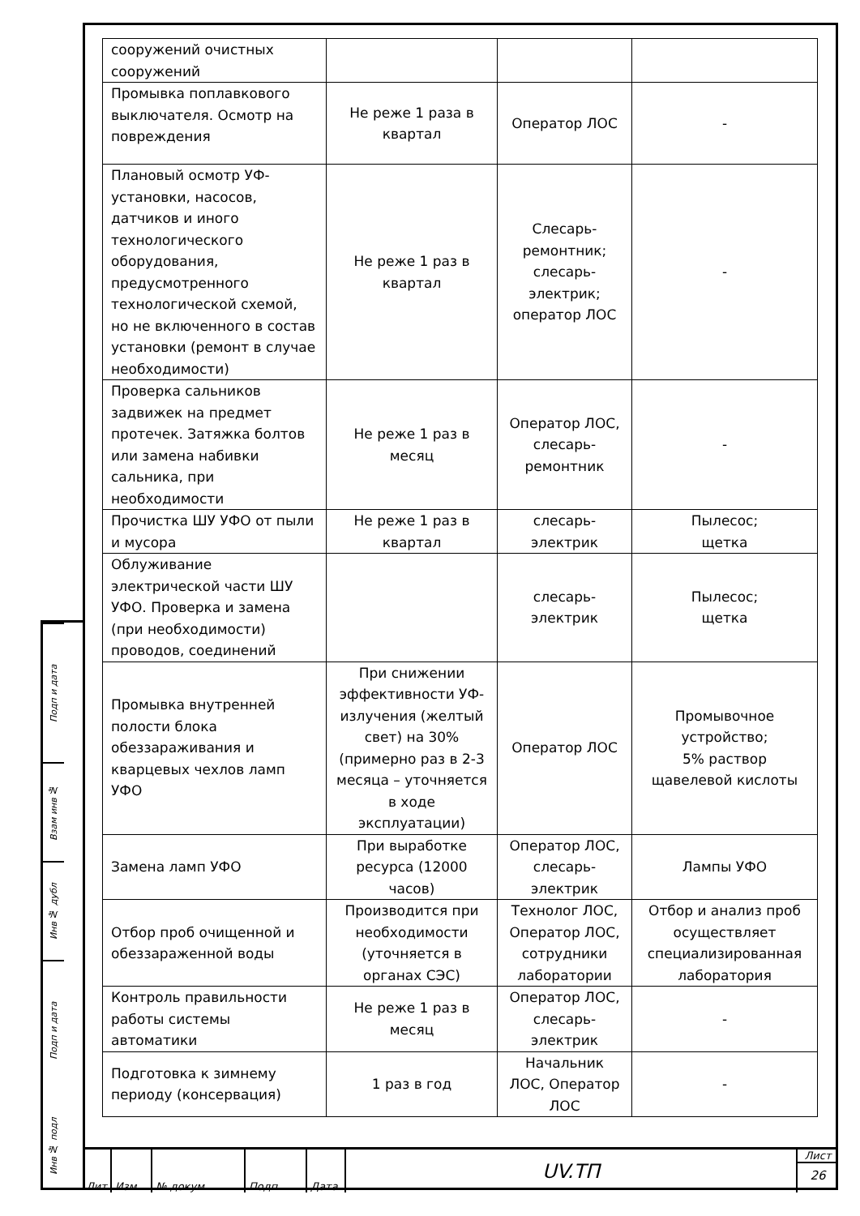Подп и дата
Взам инв №
Инв № дубл
Подп и дата
Инв № подл
| сооружений очистных сооружений | | | |
| Промывка поплавкового выключателя. Осмотр на повреждения | Не реже 1 раза в квартал | Оператор ЛОС | - |
| Плановый осмотр УФ-установки, насосов, датчиков и иного технологического оборудования, предусмотренного технологической схемой, но не включенного в состав установки (ремонт в случае необходимости) | Не реже 1 раз в квартал | Слесарь-ремонтник; слесарь-электрик; оператор ЛОС | - |
| Проверка сальников задвижек на предмет протечек. Затяжка болтов или замена набивки сальника, при необходимости | Не реже 1 раз в месяц | Оператор ЛОС, слесарь-ремонтник | - |
| Прочистка ШУ УФО от пыли и мусора | Не реже 1 раз в квартал | слесарь-электрик | Пылесос; щетка |
| Облуживание электрической части ШУ УФО. Проверка и замена (при необходимости) проводов, соединений | | слесарь-электрик | Пылесос; щетка |
| Промывка внутренней полости блока обеззараживания и кварцевых чехлов ламп УФО | При снижении эффективности УФ-излучения (желтый свет) на 30% (примерно раз в 2-3 месяца – уточняется в ходе эксплуатации) | Оператор ЛОС | Промывочное устройство; 5% раствор щавелевой кислоты |
| Замена ламп УФО | При выработке ресурса (12000 часов) | Оператор ЛОС, слесарь-электрик | Лампы УФО |
| Отбор проб очищенной и обеззараженной воды | Производится при необходимости (уточняется в органах СЭС) | Технолог ЛОС, Оператор ЛОС, сотрудники лаборатории | Отбор и анализ проб осуществляет специализированная лаборатория |
| Контроль правильности работы системы автоматики | Не реже 1 раз в месяц | Оператор ЛОС, слесарь-электрик | - |
| Подготовка к зимнему периоду (консервация) | 1 раз в год | Начальник ЛОС, Оператор ЛОС | - |
Лит Изм. № докум. Подп. Дата
UV.ТП
Лист
26